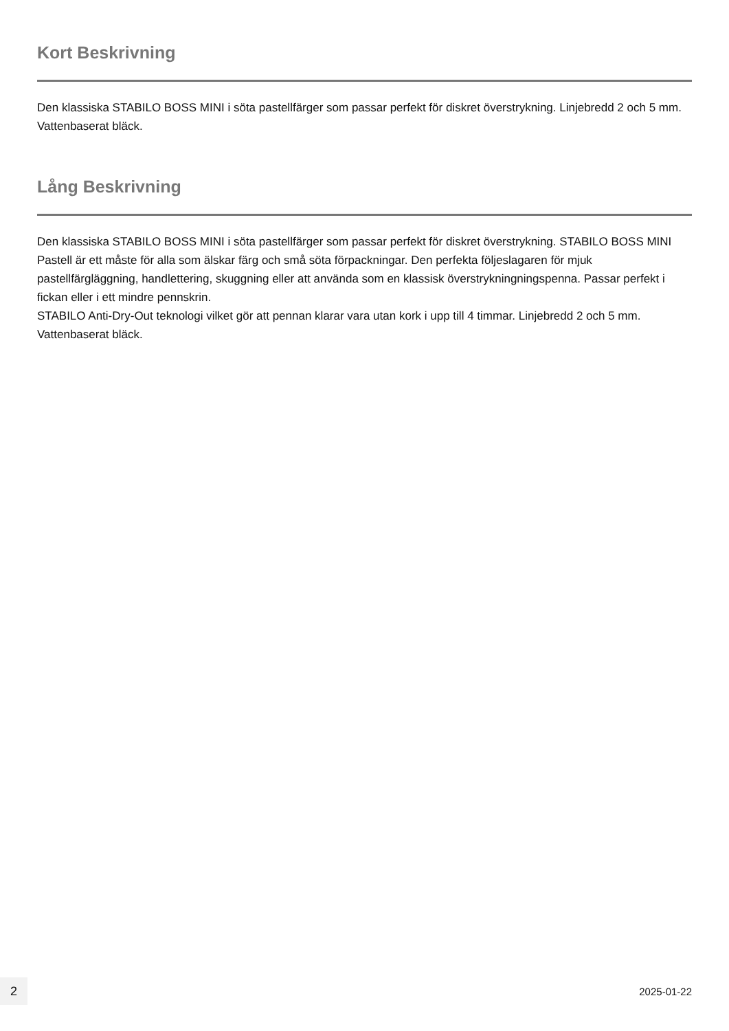Kort Beskrivning
Den klassiska STABILO BOSS MINI i söta pastellfärger som passar perfekt för diskret överstrykning. Linjebredd 2 och 5 mm. Vattenbaserat bläck.
Lång Beskrivning
Den klassiska STABILO BOSS MINI i söta pastellfärger som passar perfekt för diskret överstrykning. STABILO BOSS MINI Pastell är ett måste för alla som älskar färg och små söta förpackningar. Den perfekta följeslagaren för mjuk pastellfärgläggning, handlettering, skuggning eller att använda som en klassisk överstrykningningspenna. Passar perfekt i fickan eller i ett mindre pennskrin.
STABILO Anti-Dry-Out teknologi vilket gör att pennan klarar vara utan kork i upp till 4 timmar. Linjebredd 2 och 5 mm. Vattenbaserat bläck.
2
2025-01-22